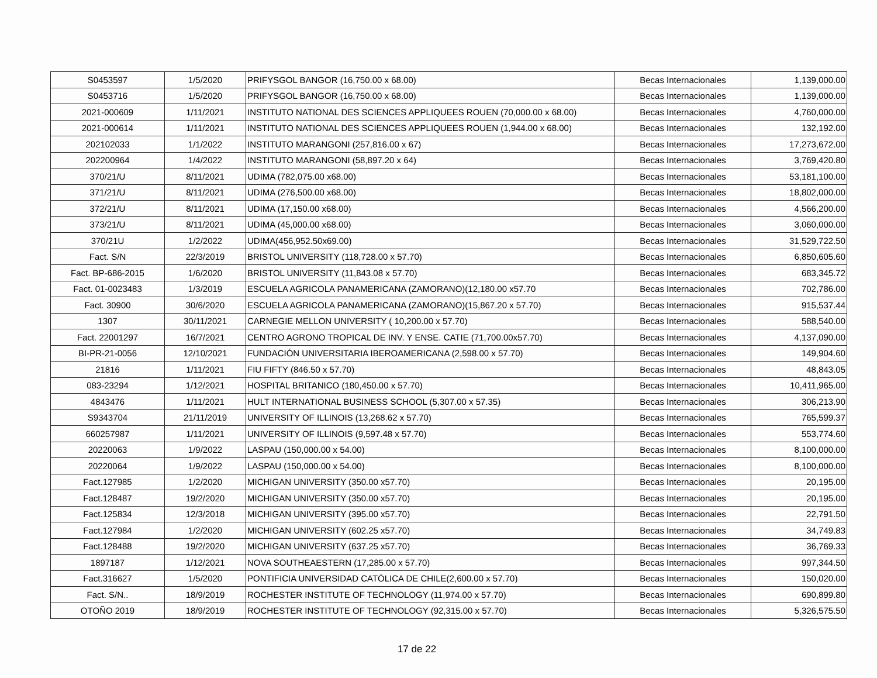| S0453597 | 1/5/2020 | PRIFYSGOL BANGOR (16,750.00 x 68.00) | Becas Internacionales | 1,139,000.00 |
| S0453716 | 1/5/2020 | PRIFYSGOL BANGOR (16,750.00 x 68.00) | Becas Internacionales | 1,139,000.00 |
| 2021-000609 | 1/11/2021 | INSTITUTO NATIONAL DES SCIENCES APPLIQUEES ROUEN (70,000.00 x 68.00) | Becas Internacionales | 4,760,000.00 |
| 2021-000614 | 1/11/2021 | INSTITUTO NATIONAL DES SCIENCES APPLIQUEES ROUEN (1,944.00 x 68.00) | Becas Internacionales | 132,192.00 |
| 202102033 | 1/1/2022 | INSTITUTO MARANGONI (257,816.00 x 67) | Becas Internacionales | 17,273,672.00 |
| 202200964 | 1/4/2022 | INSTITUTO MARANGONI (58,897.20 x 64) | Becas Internacionales | 3,769,420.80 |
| 370/21/U | 8/11/2021 | UDIMA (782,075.00 x68.00) | Becas Internacionales | 53,181,100.00 |
| 371/21/U | 8/11/2021 | UDIMA (276,500.00 x68.00) | Becas Internacionales | 18,802,000.00 |
| 372/21/U | 8/11/2021 | UDIMA (17,150.00 x68.00) | Becas Internacionales | 4,566,200.00 |
| 373/21/U | 8/11/2021 | UDIMA (45,000.00 x68.00) | Becas Internacionales | 3,060,000.00 |
| 370/21U | 1/2/2022 | UDIMA(456,952.50x69.00) | Becas Internacionales | 31,529,722.50 |
| Fact. S/N | 22/3/2019 | BRISTOL UNIVERSITY (118,728.00 x 57.70) | Becas Internacionales | 6,850,605.60 |
| Fact. BP-686-2015 | 1/6/2020 | BRISTOL UNIVERSITY (11,843.08 x 57.70) | Becas Internacionales | 683,345.72 |
| Fact. 01-0023483 | 1/3/2019 | ESCUELA AGRICOLA PANAMERICANA (ZAMORANO)(12,180.00 x57.70 | Becas Internacionales | 702,786.00 |
| Fact. 30900 | 30/6/2020 | ESCUELA AGRICOLA PANAMERICANA (ZAMORANO)(15,867.20 x 57.70) | Becas Internacionales | 915,537.44 |
| 1307 | 30/11/2021 | CARNEGIE MELLON UNIVERSITY ( 10,200.00 x 57.70) | Becas Internacionales | 588,540.00 |
| Fact. 22001297 | 16/7/2021 | CENTRO AGRONO TROPICAL DE INV. Y ENSE. CATIE (71,700.00x57.70) | Becas Internacionales | 4,137,090.00 |
| BI-PR-21-0056 | 12/10/2021 | FUNDACIÓN UNIVERSITARIA IBEROAMERICANA (2,598.00 x 57.70) | Becas Internacionales | 149,904.60 |
| 21816 | 1/11/2021 | FIU FIFTY (846.50 x 57.70) | Becas Internacionales | 48,843.05 |
| 083-23294 | 1/12/2021 | HOSPITAL BRITANICO (180,450.00 x 57.70) | Becas Internacionales | 10,411,965.00 |
| 4843476 | 1/11/2021 | HULT INTERNATIONAL BUSINESS SCHOOL (5,307.00 x 57.35) | Becas Internacionales | 306,213.90 |
| S9343704 | 21/11/2019 | UNIVERSITY OF ILLINOIS (13,268.62 x 57.70) | Becas Internacionales | 765,599.37 |
| 660257987 | 1/11/2021 | UNIVERSITY OF ILLINOIS (9,597.48 x 57.70) | Becas Internacionales | 553,774.60 |
| 20220063 | 1/9/2022 | LASPAU (150,000.00 x 54.00) | Becas Internacionales | 8,100,000.00 |
| 20220064 | 1/9/2022 | LASPAU (150,000.00 x 54.00) | Becas Internacionales | 8,100,000.00 |
| Fact.127985 | 1/2/2020 | MICHIGAN UNIVERSITY (350.00 x57.70) | Becas Internacionales | 20,195.00 |
| Fact.128487 | 19/2/2020 | MICHIGAN UNIVERSITY (350.00 x57.70) | Becas Internacionales | 20,195.00 |
| Fact.125834 | 12/3/2018 | MICHIGAN UNIVERSITY (395.00 x57.70) | Becas Internacionales | 22,791.50 |
| Fact.127984 | 1/2/2020 | MICHIGAN UNIVERSITY (602.25 x57.70) | Becas Internacionales | 34,749.83 |
| Fact.128488 | 19/2/2020 | MICHIGAN UNIVERSITY (637.25 x57.70) | Becas Internacionales | 36,769.33 |
| 1897187 | 1/12/2021 | NOVA SOUTHEAESTERN (17,285.00 x 57.70) | Becas Internacionales | 997,344.50 |
| Fact.316627 | 1/5/2020 | PONTIFICIA UNIVERSIDAD CATÓLICA DE CHILE(2,600.00 x 57.70) | Becas Internacionales | 150,020.00 |
| Fact. S/N.. | 18/9/2019 | ROCHESTER INSTITUTE OF TECHNOLOGY (11,974.00 x 57.70) | Becas Internacionales | 690,899.80 |
| OTOÑO 2019 | 18/9/2019 | ROCHESTER INSTITUTE OF TECHNOLOGY (92,315.00 x 57.70) | Becas Internacionales | 5,326,575.50 |
17 de 22